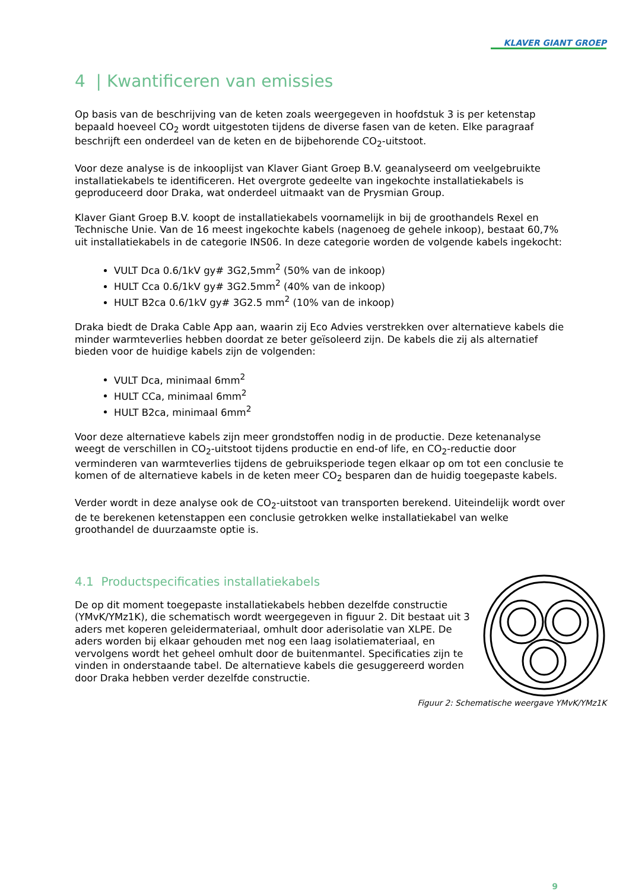KLAVER GIANT GROEP
4 | Kwantificeren van emissies
Op basis van de beschrijving van de keten zoals weergegeven in hoofdstuk 3 is per ketenstap bepaald hoeveel CO<sub>2</sub> wordt uitgestoten tijdens de diverse fasen van de keten. Elke paragraaf beschrijft een onderdeel van de keten en de bijbehorende CO<sub>2</sub>-uitstoot.
Voor deze analyse is de inkooplijst van Klaver Giant Groep B.V. geanalyseerd om veelgebruikte installatiekabels te identificeren. Het overgrote gedeelte van ingekochte installatiekabels is geproduceerd door Draka, wat onderdeel uitmaakt van de Prysmian Group.
Klaver Giant Groep B.V. koopt de installatiekabels voornamelijk in bij de groothandels Rexel en Technische Unie. Van de 16 meest ingekochte kabels (nagenoeg de gehele inkoop), bestaat 60,7% uit installatiekabels in de categorie INS06. In deze categorie worden de volgende kabels ingekocht:
VULT Dca 0.6/1kV gy# 3G2,5mm<sup>2</sup> (50% van de inkoop)
HULT Cca 0.6/1kV gy# 3G2.5mm<sup>2</sup> (40% van de inkoop)
HULT B2ca 0.6/1kV gy# 3G2.5 mm<sup>2</sup> (10% van de inkoop)
Draka biedt de Draka Cable App aan, waarin zij Eco Advies verstrekken over alternatieve kabels die minder warmteverlies hebben doordat ze beter geïsoleerd zijn. De kabels die zij als alternatief bieden voor de huidige kabels zijn de volgenden:
VULT Dca, minimaal 6mm<sup>2</sup>
HULT CCa, minimaal 6mm<sup>2</sup>
HULT B2ca, minimaal 6mm<sup>2</sup>
Voor deze alternatieve kabels zijn meer grondstoffen nodig in de productie. Deze ketenanalyse weegt de verschillen in CO<sub>2</sub>-uitstoot tijdens productie en end-of life, en CO<sub>2</sub>-reductie door verminderen van warmteverlies tijdens de gebruiksperiode tegen elkaar op om tot een conclusie te komen of de alternatieve kabels in de keten meer CO<sub>2</sub> besparen dan de huidig toegepaste kabels.
Verder wordt in deze analyse ook de CO<sub>2</sub>-uitstoot van transporten berekend. Uiteindelijk wordt over de te berekenen ketenstappen een conclusie getrokken welke installatiekabel van welke groothandel de duurzaamste optie is.
4.1 Productspecificaties installatiekabels
De op dit moment toegepaste installatiekabels hebben dezelfde constructie (YMvK/YMz1K), die schematisch wordt weergegeven in figuur 2. Dit bestaat uit 3 aders met koperen geleidermateriaal, omhult door aderisolatie van XLPE. De aders worden bij elkaar gehouden met nog een laag isolatiemateriaal, en vervolgens wordt het geheel omhult door de buitenmantel. Specificaties zijn te vinden in onderstaande tabel. De alternatieve kabels die gesuggereerd worden door Draka hebben verder dezelfde constructie.
Figuur 2: Schematische weergave YMvK/YMz1K
9